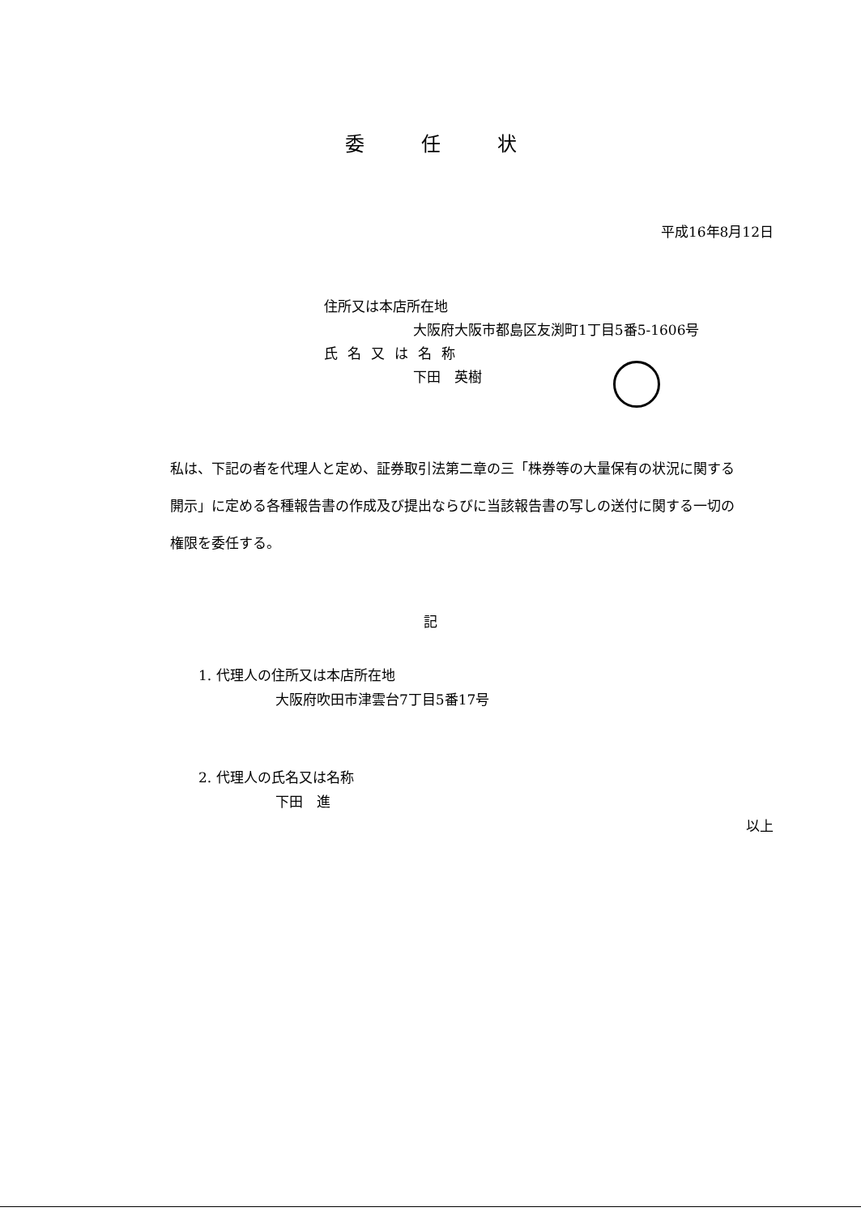委任状
平成16年8月12日
住所又は本店所在地
大阪府大阪市都島区友渕町1丁目5番5-1606号
氏名又は名称
下田　英樹
私は、下記の者を代理人と定め、証券取引法第二章の三「株券等の大量保有の状況に関する開示」に定める各種報告書の作成及び提出ならびに当該報告書の写しの送付に関する一切の権限を委任する。
記
1. 代理人の住所又は本店所在地
大阪府吹田市津雲台7丁目5番17号
2. 代理人の氏名又は名称
下田　進
以上